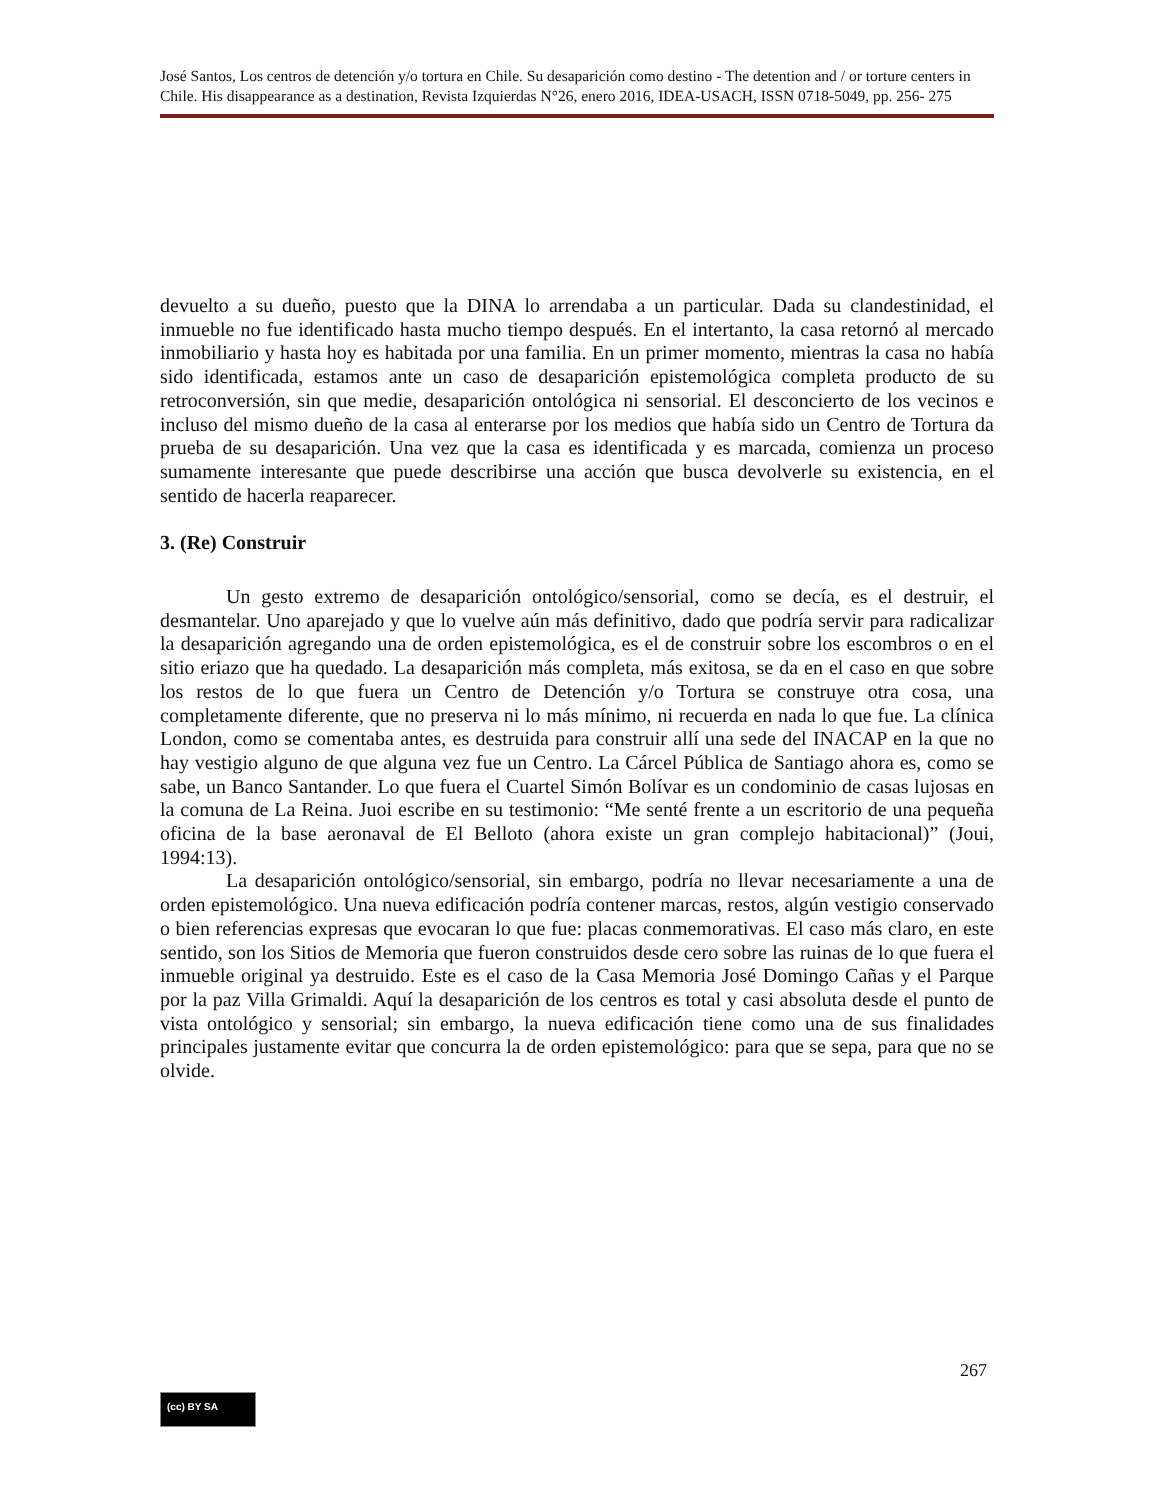José Santos, Los centros de detención y/o tortura en Chile. Su desaparición como destino - The detention and / or torture centers in Chile. His disappearance as a destination, Revista Izquierdas N°26, enero 2016, IDEA-USACH, ISSN 0718-5049, pp. 256- 275
devuelto a su dueño, puesto que la DINA lo arrendaba a un particular. Dada su clandestinidad, el inmueble no fue identificado hasta mucho tiempo después. En el intertanto, la casa retornó al mercado inmobiliario y hasta hoy es habitada por una familia. En un primer momento, mientras la casa no había sido identificada, estamos ante un caso de desaparición epistemológica completa producto de su retroconversión, sin que medie, desaparición ontológica ni sensorial. El desconcierto de los vecinos e incluso del mismo dueño de la casa al enterarse por los medios que había sido un Centro de Tortura da prueba de su desaparición. Una vez que la casa es identificada y es marcada, comienza un proceso sumamente interesante que puede describirse una acción que busca devolverle su existencia, en el sentido de hacerla reaparecer.
3. (Re) Construir
Un gesto extremo de desaparición ontológico/sensorial, como se decía, es el destruir, el desmantelar. Uno aparejado y que lo vuelve aún más definitivo, dado que podría servir para radicalizar la desaparición agregando una de orden epistemológica, es el de construir sobre los escombros o en el sitio eriazo que ha quedado. La desaparición más completa, más exitosa, se da en el caso en que sobre los restos de lo que fuera un Centro de Detención y/o Tortura se construye otra cosa, una completamente diferente, que no preserva ni lo más mínimo, ni recuerda en nada lo que fue. La clínica London, como se comentaba antes, es destruida para construir allí una sede del INACAP en la que no hay vestigio alguno de que alguna vez fue un Centro. La Cárcel Pública de Santiago ahora es, como se sabe, un Banco Santander. Lo que fuera el Cuartel Simón Bolívar es un condominio de casas lujosas en la comuna de La Reina. Juoi escribe en su testimonio: “Me senté frente a un escritorio de una pequeña oficina de la base aeronaval de El Belloto (ahora existe un gran complejo habitacional)” (Joui, 1994:13).
La desaparición ontológico/sensorial, sin embargo, podría no llevar necesariamente a una de orden epistemológico. Una nueva edificación podría contener marcas, restos, algún vestigio conservado o bien referencias expresas que evocaran lo que fue: placas conmemorativas. El caso más claro, en este sentido, son los Sitios de Memoria que fueron construidos desde cero sobre las ruinas de lo que fuera el inmueble original ya destruido. Este es el caso de la Casa Memoria José Domingo Cañas y el Parque por la paz Villa Grimaldi. Aquí la desaparición de los centros es total y casi absoluta desde el punto de vista ontológico y sensorial; sin embargo, la nueva edificación tiene como una de sus finalidades principales justamente evitar que concurra la de orden epistemológico: para que se sepa, para que no se olvide.
267
(cc) BY SA